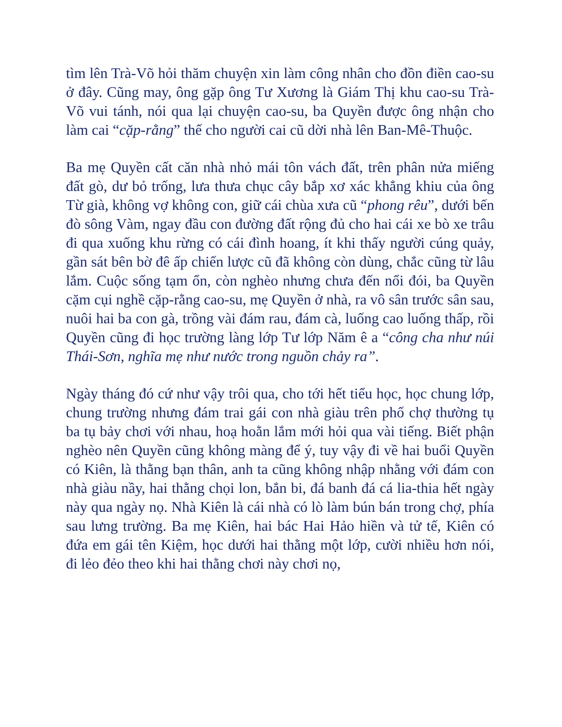tìm lên Trà-Võ hỏi thăm chuyện xin làm công nhân cho đồn điền cao-su ở đây. Cũng may, ông gặp ông Tư Xương là Giám Thị khu cao-su Trà-Võ vui tánh, nói qua lại chuyện cao-su, ba Quyền được ông nhận cho làm cai “cặp-rằng” thế cho người cai cũ dời nhà lên Ban-Mê-Thuộc.
Ba mẹ Quyền cất căn nhà nhỏ mái tôn vách đất, trên phân nửa miếng đất gò, dư bỏ trống, lưa thưa chục cây bắp xơ xác khẳng khiu của ông Từ già, không vợ không con, giữ cái chùa xưa cũ “phong rêu”, dưới bến đò sông Vàm, ngay đầu con đường đất rộng đủ cho hai cái xe bò xe trâu đi qua xuống khu rừng có cái đình hoang, ít khi thấy người cúng quảy, gần sát bên bờ đê ấp chiến lược cũ đã không còn dùng, chắc cũng từ lâu lắm. Cuộc sống tạm ổn, còn nghèo nhưng chưa đến nổi đói, ba Quyền cặm cụi nghề cặp-rằng cao-su, mẹ Quyền ở nhà, ra vô sân trước sân sau, nuôi hai ba con gà, trồng vài đám rau, đám cà, luống cao luống thấp, rồi Quyền cũng đi học trường làng lớp Tư lớp Năm ê a “công cha như núi Thái-Sơn, nghĩa mẹ như nước trong nguồn chảy ra”.
Ngày tháng đó cứ như vậy trôi qua, cho tới hết tiểu học, học chung lớp, chung trường nhưng đám trai gái con nhà giàu trên phố chợ thường tụ ba tụ bảy chơi với nhau, hoạ hoằn lắm mới hỏi qua vài tiếng. Biết phận nghèo nên Quyền cũng không màng để ý, tuy vậy đi về hai buổi Quyền có Kiên, là thằng bạn thân, anh ta cũng không nhập nhằng với đám con nhà giàu nầy, hai thằng chọi lon, bắn bi, đá banh đá cá lia-thia hết ngày này qua ngày nọ. Nhà Kiên là cái nhà có lò làm bún bán trong chợ, phía sau lưng trường. Ba mẹ Kiên, hai bác Hai Hảo hiền và tử tế, Kiên có đứa em gái tên Kiệm, học dưới hai thằng một lớp, cười nhiều hơn nói, đi lẻo đẻo theo khi hai thằng chơi này chơi nọ,